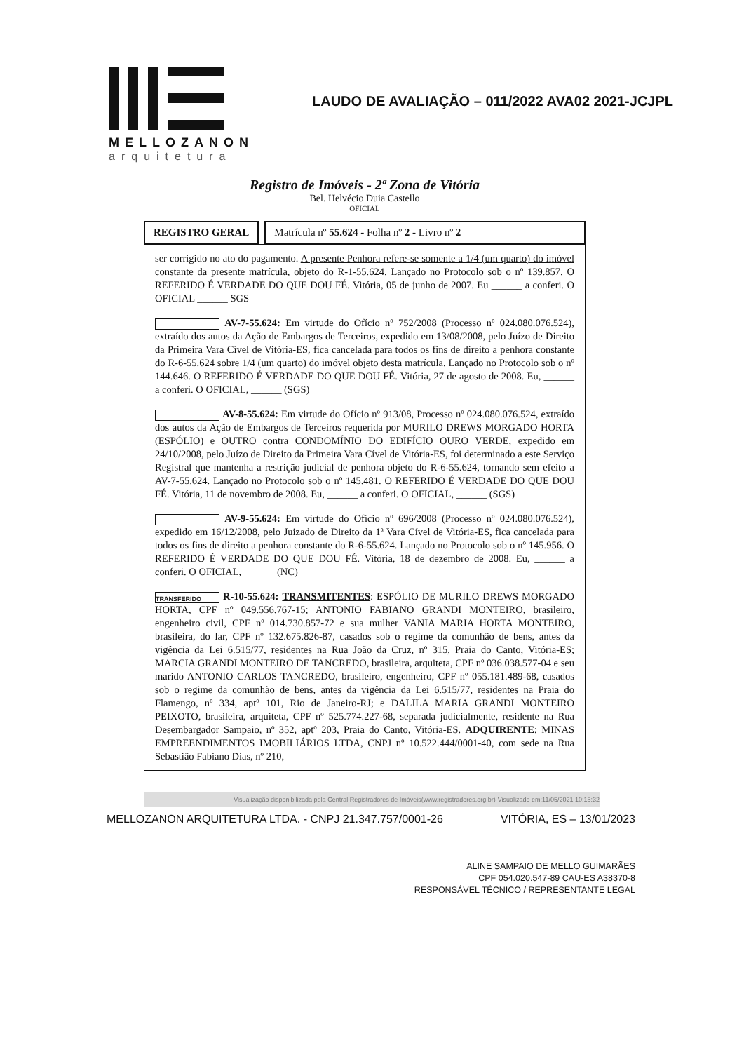MELLOZANON
arquitetura
LAUDO DE AVALIAÇÃO – 011/2022 AVA02 2021-JCJPL
Registro de Imóveis - 2ª Zona de Vitória
Bel. Helvécio Duia Castello
OFICIAL
REGISTRO GERAL Matrícula nº 55.624 - Folha nº 2 - Livro nº 2
ser corrigido no ato do pagamento. A presente Penhora refere-se somente a 1/4 (um quarto) do imóvel constante da presente matrícula, objeto do R-1-55.624. Lançado no Protocolo sob o nº 139.857. O REFERIDO É VERDADE DO QUE DOU FÉ. Vitória, 05 de junho de 2007. Eu ______ a conferi. O OFICIAL ______ SGS
AV-7-55.624: Em virtude do Ofício nº 752/2008 (Processo nº 024.080.076.524), extraído dos autos da Ação de Embargos de Terceiros, expedido em 13/08/2008, pelo Juízo de Direito da Primeira Vara Cível de Vitória-ES, fica cancelada para todos os fins de direito a penhora constante do R-6-55.624 sobre 1/4 (um quarto) do imóvel objeto desta matrícula. Lançado no Protocolo sob o nº 144.646. O REFERIDO É VERDADE DO QUE DOU FÉ. Vitória, 27 de agosto de 2008. Eu, ______ a conferi. O OFICIAL, ______ (SGS)
AV-8-55.624: Em virtude do Ofício nº 913/08, Processo nº 024.080.076.524, extraído dos autos da Ação de Embargos de Terceiros requerida por MURILO DREWS MORGADO HORTA (ESPÓLIO) e OUTRO contra CONDOMÍNIO DO EDIFÍCIO OURO VERDE, expedido em 24/10/2008, pelo Juízo de Direito da Primeira Vara Cível de Vitória-ES, foi determinado a este Serviço Registral que mantenha a restrição judicial de penhora objeto do R-6-55.624, tornando sem efeito a AV-7-55.624. Lançado no Protocolo sob o nº 145.481. O REFERIDO É VERDADE DO QUE DOU FÉ. Vitória, 11 de novembro de 2008. Eu, ______ a conferi. O OFICIAL, ______ (SGS)
AV-9-55.624: Em virtude do Ofício nº 696/2008 (Processo nº 024.080.076.524), expedido em 16/12/2008, pelo Juizado de Direito da 1ª Vara Cível de Vitória-ES, fica cancelada para todos os fins de direito a penhora constante do R-6-55.624. Lançado no Protocolo sob o nº 145.956. O REFERIDO É VERDADE DO QUE DOU FÉ. Vitória, 18 de dezembro de 2008. Eu, ______ a conferi. O OFICIAL, ______ (NC)
TRANSFERIDO R-10-55.624: TRANSMITENTES: ESPÓLIO DE MURILO DREWS MORGADO HORTA, CPF nº 049.556.767-15; ANTONIO FABIANO GRANDI MONTEIRO, brasileiro, engenheiro civil, CPF nº 014.730.857-72 e sua mulher VANIA MARIA HORTA MONTEIRO, brasileira, do lar, CPF nº 132.675.826-87, casados sob o regime da comunhão de bens, antes da vigência da Lei 6.515/77, residentes na Rua João da Cruz, nº 315, Praia do Canto, Vitória-ES; MARCIA GRANDI MONTEIRO DE TANCREDO, brasileira, arquiteta, CPF nº 036.038.577-04 e seu marido ANTONIO CARLOS TANCREDO, brasileiro, engenheiro, CPF nº 055.181.489-68, casados sob o regime da comunhão de bens, antes da vigência da Lei 6.515/77, residentes na Praia do Flamengo, nº 334, aptº 101, Rio de Janeiro-RJ; e DALILA MARIA GRANDI MONTEIRO PEIXOTO, brasileira, arquiteta, CPF nº 525.774.227-68, separada judicialmente, residente na Rua Desembargador Sampaio, nº 352, aptº 203, Praia do Canto, Vitória-ES. ADQUIRENTE: MINAS EMPREENDIMENTOS IMOBILIÁRIOS LTDA, CNPJ nº 10.522.444/0001-40, com sede na Rua Sebastião Fabiano Dias, nº 210,
Visualização disponibilizada pela Central Registradores de Imóveis(www.registradores.org.br)-Visualizado em:11/05/2021 10:15:32
MELLOZANON ARQUITETURA LTDA. - CNPJ 21.347.757/0001-26 VITÓRIA, ES – 13/01/2023
ALINE SAMPAIO DE MELLO GUIMARÃES
CPF 054.020.547-89 CAU-ES A38370-8
RESPONSÁVEL TÉCNICO / REPRESENTANTE LEGAL